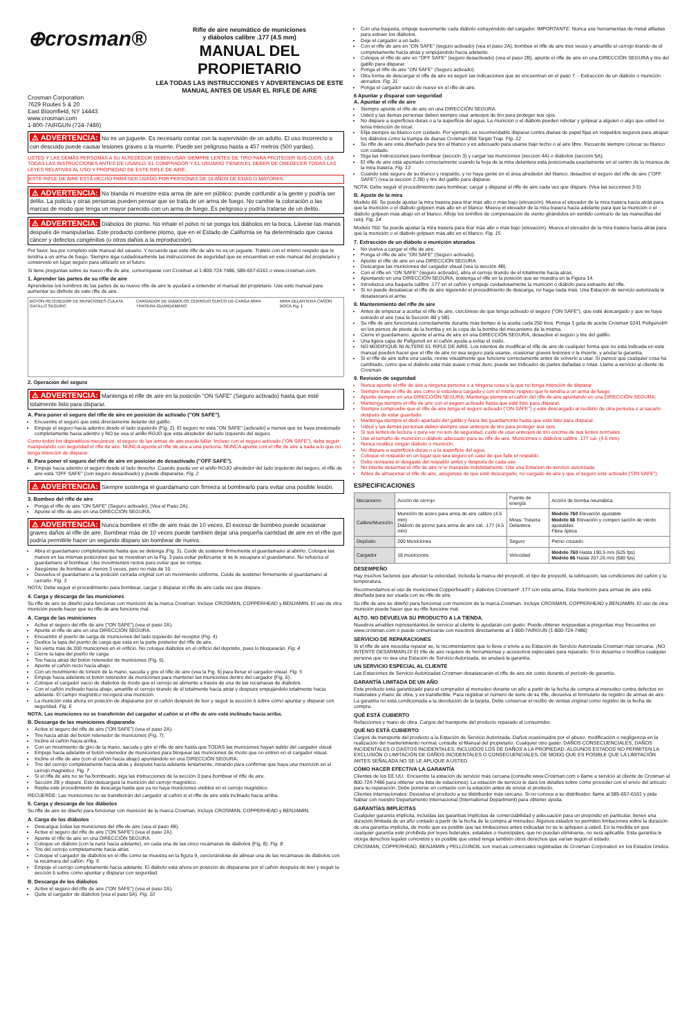⊕crosman®
Rifle de aire neumático de municiones
y diábolos calibre .177 (4.5 mm)
MANUAL DEL PROPIETARIO
LEA TODAS LAS INSTRUCCIONES Y ADVERTENCIAS DE ESTE MANUAL ANTES DE USAR EL RIFLE DE AIRE
Crosman Corporation
7629 Routes 5 & 20
East Bloomfield, NY 14443
www.crosman.com
1-800-7AIRGUN (724-7486)
⚠ ADVERTENCIA: No es un juguete. Es necesario contar con la supervisión de un adulto. El uso incorrecto o con descuido puede causar lesiones graves o la muerte. Puede ser peligroso hasta a 457 metros (500 yardas).
USTED Y LAS DEMÁS PERSONAS A SU ALREDEDOR DEBEN USAR SIEMPRE LENTES DE TIRO PARA PROTEGER SUS OJOS. LEA TODAS LAS INSTRUCCIONES ANTES DE USARLO. EL COMPRADOR Y EL USUARIO TIENEN EL DEBER DE OBEDECER TODAS LAS LEYES RELATIVAS AL USO Y PROPIEDAD DE ESTE RIFLE DE AIRE.
ESTE RIFLE DE AIRE ESTÁ HECHO PARA SER USADO POR PERSONAS DE 16 AÑOS DE EDAD O MAYORES.
⚠ ADVERTENCIA: No blanda ni muestre esta arma de aire en público; puede confundir a la gente y podría ser delito. La policía y otras personas pueden pensar que se trata de un arma de fuego. No cambie la coloración o las marcas de modo que tenga un mayor parecido con un arma de fuego. Es peligroso y podría tratarse de un delito.
⚠ ADVERTENCIA: Diábolos de plomo. No inhale el polvo ni se ponga los diábolos en la boca. Lávese las manos después de manipularlas. Este producto contiene plomo, que en el Estado de California se ha determinado que causa cáncer y defectos congénitos (u otros daños a la reproducción).
Por favor, lea por completo este manual del usuario. Y recuerde que este rifle de aire no es un juguete. Trátelo con el mismo respeto que le tendría a un arma de fuego. Siempre siga cuidadosamente las instrucciones de seguridad que se encuentran en este manual del propietario y consérvelo en lugar seguro para utilizarlo en el futuro.
Si tiene preguntas sobre su nuevo rifle de aire, comuníquese con Crosman al 1-800-724-7486, 585-657-6161 o www.crosman.com.
1. Aprender las partes de su rifle de aire
Aprenderse los nombres de las partes de su nuevo rifle de aire le ayudará a entender el manual del propietario. Use este manual para aumentar su disfrute de este rifle de aire.
BOTÓN RETENEDOR DE MUNICIONES CULATA GATILLO SEGURO CARGADOR DE DIÁBOLOS CERROJO SURCO DE CARGA MIRA TRASERA GUARDAMANO MIRA DELANTERA CAÑÓN BOCA Fig. 1
2. Operación del seguro
⚠ ADVERTENCIA: Mantenga el rifle de aire en la posición "ON SAFE" (Seguro activado) hasta que esté totalmente listo para disparar.
A. Para poner el seguro del rifle de aire en posición de activado ("ON SAFE").
Encuentre el seguro que está directamente delante del gatillo.
Empuje el seguro hacia adentro desde el lado izquierdo (Fig. 2). El seguro no está "ON SAFE" (activado) a menos que se haya presionado completamente hacia adentro y NO se vea el anillo ROJO que está alrededor del lado izquierdo del seguro.
Como todos los dispositivos mecánicos, el seguro de las armas de aire puede fallar. Incluso con el seguro activado ("ON SAFE"), debe seguir manipulando con seguridad el rifle de aire. NUNCA apunte el rifle de aire a una persona. NUNCA apunte con el rifle de aire a nada a lo que no tenga intención de disparar.
B. Para poner el seguro del rifle de aire en posición de desactivado ("OFF SAFE").
Empuje hacia adentro el seguro desde el lado derecho. Cuando pueda ver el anillo ROJO alrededor del lado izquierdo del seguro, el rifle de aire está "OFF SAFE" (con seguro desactivado) y puede dispararse. Fig. 2
⚠ ADVERTENCIA: Siempre sostenga el guardamano con firmeza al bombearlo para evitar una posible lesión.
3. Bombeo del rifle de aire
Ponga el rifle de aire "ON SAFE" (Seguro activado), (Vea el Paso 2A).
Apunte el rifle de aire en una DIRECCIÓN SEGURA.
⚠ ADVERTENCIA: Nunca bombee el rifle de aire más de 10 veces. El exceso de bombeo puede ocasionar graves daños al rifle de aire. Bombear más de 10 veces puede también dejar una pequeña cantidad de aire en el rifle que podría permitirle hacer un segundo disparo sin bombear de nuevo.
Abra el guardamano completamente hasta que se detenga (Fig. 3). Cuide de sostener firmemente el guardamano al abrirlo. Coloque las manos en las mismas posiciones que se muestran en la Fig. 3 para evitar pellizcarse si se le escapara el guardamano. No refuerza el guardamano al bombear. Use movimientos rectos para evitar que se rompa.
Asegúrese de bombear al menos 3 veces, pero no más de 10.
Devuelva el guardamano a la posición cerrada original con un movimiento uniforme. Cuide de sostener firmemente el guardamano al cerrarlo. Fig. 3
NOTA: Debe seguir el procedimiento para bombear, cargar y disparar el rifle de aire cada vez que dispare.
4. Carga y descarga de las municiones
Su rifle de aire se diseñó para funcionar con munición de la marca Crosman. Incluye CROSMAN, COPPERHEAD y BENJAMIN. El uso de otra munición puede hacer que su rifle de aire funcione mal.
A. Carga de las municiones
Active el seguro del rifle de aire ("ON SAFE") (vea el paso 2A).
Apunte el rifle de aire en una DIRECCIÓN SEGURA.
Encuentre el puerto de carga de municiones del lado izquierdo del receptor (Fig. 4).
Deslice la tapa del puerto de carga que está en la parte posterior del rifle de aire.
No vierta más de 200 municiones en el orificio. No coloque diábolos en el orificio del depósito, pues lo bloquearán. Fig. 4
Cierre la tapa del puerto de carga.
Tire hacia atrás del botón retenedor de municiones (Fig. 5).
Apunte el cañón recto hacia abajo.
Con un movimiento de torsión de la mano, sacuda y gire el rifle de aire (vea la Fig. 5) para llenar el cargador visual. Fig. 5
Empuje hacia adelante el botón retenedor de municiones para mantener las municiones dentro del cargador (Fig. 6).
Coloque el cargador vacío de diábolos de modo que el cerrojo se alimente a través de una de las recámaras de diábolos.
Con el cañón inclinado hacia abajo, amartille el cerrojo tirando de él totalmente hacia atrás y después empujándolo totalmente hacia adelante. El campo magnético recogerá una munición.
La munición está ahora en posición de dispararse por el cañón después de leer y seguir la sección 6 sobre cómo apuntar y disparar con seguridad. Fig. 6
NOTA: Las municiones no se transferirán del cargador al cañón si el rifle de aire está inclinado hacia arriba.
B. Descarga de las municiones disparando
Active el seguro del rifle de aire ("ON SAFE") (vea el paso 2A).
Tire hacia atrás del botón retenedor de municiones (Fig. 7).
Incline el cañón hacia arriba.
Con un movimiento de giro de la mano, sacuda y gire el rifle de aire hasta que TODAS las municiones hayan salido del cargador visual.
Empuje hacia adelante el botón retenedor de municiones para bloquear las municiones de modo que no entren en el cargador visual.
Incline el rifle de aire (con el cañón hacia abajo) apuntándolo en una DIRECCIÓN SEGURA.
Tire del cerrojo completamente hacia atrás y después hacia adelante lentamente, mirando para confirmar que haya una munición en el cerrojo magnético. Fig. 7
Si el rifle de aire no se ha bombeado, siga las instrucciones de la sección 3 para bombear el rifle de aire.
Sección 2B y dispare. Esto descargará la munición del cerrojo magnético.
Repita este procedimiento de descarga hasta que ya no haya municiones visibles en el cerrojo magnético.
RECUERDE: Las municiones no se transferirán del cargador al cañón si el rifle de aire está inclinado hacia arriba.
5. Carga y descarga de los diábolos
Su rifle de aire se diseñó para funcionar con munición de la marca Crosman. Incluye CROSMAN, COPPERHEAD y BENJAMIN.
A. Carga de los diábolos
Descargue todas las municiones del rifle de aire (vea el paso 4B).
Active el seguro del rifle de aire ("ON SAFE") (vea el paso 2A).
Apunte el rifle de aire en una DIRECCIÓN SEGURA.
Coloque un diábolo (con la nariz hacia adelante), en cada una de las cinco recámaras de diábolos (Fig. 8). Fig. 8
Tire del cerrojo completamente hacia atrás.
Coloque el cargador de diábolos en el rifle como se muestra en la figura 9, cerciorándose de alinear una de las recámaras de diábolos con la recámara del cañón. Fig. 9
Empuje el cerrojo completamente hacia adelante. El diábolo está ahora en posición de dispararse por el cañón después de leer y seguir la sección 6 sobre cómo apuntar y disparar con seguridad.
B. Descarga de los diábolos
Active el seguro del rifle de aire ("ON SAFE") (vea el paso 2A).
Quite el cargador de diábolos (vea el paso 5A). Fig. 10
Con una baqueta, empuje suavemente cada diábolo extrayéndolo del cargador. IMPORTANTE: Nunca use herramientas de metal afiladas para extraer los diábolos.
Deje el cargador a un lado.
Con el rifle de aire en "ON SAFE" (seguro activado) (vea el paso 2A), bombee el rifle de aire tres veces y amartille el cerrojo tirando de él completamente hacia atrás y empujándolo hacia adelante.
Coloque el rifle de aire en "OFF SAFE" (seguro desactivado) (vea el paso 2B), apunte el rifle de aire en una DIRECCIÓN SEGURA y tire del gatillo para disparar.
Ponga el rifle de aire "ON SAFE" (Seguro activado).
Otra forma de descargar el rifle de aire es seguir las indicaciones que se encuentran en el paso 7. - Extracción de un diábolo o munición atorados. Fig. 11
Ponga el cargador vacío de nuevo en el rifle de aire.
6 Apuntar y disparar con seguridad
A. Apuntar el rifle de aire
Siempre apunte el rifle de aire en una DIRECCIÓN SEGURA.
Usted y las demás personas deben siempre usar anteojos de tiro para proteger sus ojos.
No dispare a superficies duras o a la superficie del agua. La munición o el diábolo pueden rebotar y golpear a alguien o algo que usted no tenía intención de tocar.
Elija siempre su blanco con cuidado. Por ejemplo, es recomendable disparar contra dianas de papel fijas en respaldos seguros para atrapar los diábolos como la trampa de dianas Crosman 850 Target Trap. Fig. 12
Su rifle de aire está diseñado para tiro al blanco y es adecuado para usarse bajo techo o al aire libre. Recuerde siempre colocar su blanco con cuidado.
Siga las instrucciones para bombear (sección 3) y cargar las municiones (sección 4A) o diábolos (sección 5A).
El rifle de aire está apuntado correctamente cuando la hoja de la mira delantera está posicionada exactamente en el centro de la muesca de la mira trasera. Fig. 13
Cuando esté seguro de su blanco y respaldo, y no haya gente en el área alrededor del blanco, desactive el seguro del rifle de aire ("OFF SAFE") (vea la sección 2.2B) y tire del gatillo para disparar.
NOTA: Debe seguir el procedimiento para bombear, cargar y disparar el rifle de aire cada vez que dispare. (Vea las secciones 3-5)
B. Ajuste de la mira
Modelo 66: Se puede ajustar la mira trasera para tirar más alto o más bajo (elevación). Mueva el elevador de la mira trasera hacia atrás para que la munición o el diábolo golpeen más alto en el blanco. Mueva el elevador de la mira trasera hacia adelante para que la munición o el diábolo golpeen más abajo en el blanco. Afloje los tornillos de compensación de viento girándolos en sentido contrario de las manecillas del reloj. Fig. 14
Modelo 760: Se puede ajustar la mira trasera para tirar más alto o más bajo (elevación). Mueva el elevador de la mira trasera hacia atrás para que la munición o el diábolo golpeen más alto en el blanco. Fig. 15
7. Extracción de un diábolo o munición atorados
No vuelva a cargar el rifle de aire.
Ponga el rifle de aire "ON SAFE" (Seguro activado).
Apunte el rifle de aire en una DIRECCIÓN SEGURA.
Descargue las municiones del cargador visual (vea la sección 4B).
Con el rifle en "ON SAFE" (seguro activado), abra el cerrojo tirando de él totalmente hacia atrás.
Apuntando en una DIRECCIÓN SEGURA, sostenga el rifle en la posición que se muestra en la Figura 14.
Introduzca una baqueta calibre .177 en el cañón y empuje cuidadosamente la munición o diábolo para extraerlo del rifle.
Si no puede desatascar el rifle de aire siguiendo el procedimiento de descarga, no haga nada más. Una Estación de servicio autorizada le desatascará el arma.
8. Mantenimiento del rifle de aire
Antes de empezar a aceitar el rifle de aire, cerciórese de que tenga activado el seguro ("ON SAFE"), que esté descargado y que se haya extraído el aire (vea la Sección 4B y 5B).
Su rifle de aire funcionará correctamente durante más tiempo si la aceita cada 250 tiros. Ponga 1 gota de aceite Crosman 0241 Pellgunoil® en los pernos de pivote de la bomba y en la copa de la bomba del mecanismo de la misma.
Cierre el guardamano, apunte el arma de aire en una DIRECCIÓN SEGURA, desactive el seguro y tire del gatillo.
Una ligera capa de Pellgunoil en el cañón ayuda a evitar el óxido.
NO MODIFIQUE NI ALTERE EL RIFLE DE AIRE. Los intentos de modificar el rifle de aire de cualquier forma que no está indicada en este manual pueden hacer que el rifle de aire no sea seguro para usarse, ocasionar graves lesiones o la muerte, y anular la garantía.
Si el rifle de aire sufre una caída, revise visualmente que funcione correctamente antes de volverlo a usar. Si parece que cualquier cosa ha cambiado, como que el diábolo está más suave o más duro, puede ser indicador de partes dañadas o rotas. Llame a servicio al cliente de Crosman.
9. Revisión de seguridad
Nunca apunte el rifle de aire a ninguna persona o a ninguna cosa a la que no tenga intención de disparar.
Siempre trate el rifle de aire como si estuviera cargado y con el mismo respeto que le tendría a un arma de fuego.
Apunte siempre en una DIRECCIÓN SEGURA. Mantenga siempre el cañón del rifle de aire apuntando en una DIRECCIÓN SEGURA.
Mantenga siempre el rifle de aire con el seguro activado hasta que esté listo para disparar.
Siempre compruebe que el rifle de aire tenga el seguro activado ("ON SAFE") y esté descargado al recibirlo de otra persona o al sacarlo después de estar guardado.
Mantenga siempre el dedo apartado del gatillo y fuera del guardamonte hasta que esté listo para disparar.
Usted y las demás personas deben siempre usar anteojos de tiro para proteger sus ojos.
Si sus lentes de lectura o para ver no son de seguridad, cuide de usar anteojos de tiro encima de sus lentes normales.
Use el tamaño de munición o diábolo adecuado para su rifle de aire. Municiones o diábolos calibre .177 cal. (4.5 mm).
Nunca reutilice ningún diábolo o munición.
No dispare a superficies duras o a la superficie del agua.
Coloque el respaldo en un lugar que sea seguro en caso de que falle el respaldo.
Debe revisarse el desgaste del respaldo antes y después de cada uso.
No intente desarmar el rifle de aire ni lo manipule indebidamente. Use una Estación de servicio autorizada.
Antes de almacenar el rifle de aire, asegúrese de que esté descargado, no cargado de aire y que el seguro esté activado ("ON SAFE").
ESPECIFICACIONES
| Mecanismo | Acción de cerrojo | Fuente de energía | Acción de bomba neumática |
| Calibre/Munición | Munición de acero para arma de aire calibre (4.5 mm) Diábolo de plomo para arma de aire cal. .177 (4.5 mm) | Miras: Trasera Delantera | Modelo 760 Elevación ajustable Modelo 66 Elevación y compen sación de viento ajustables Fibra óptica |
| Depósito | 200 Municiones | Seguro | Perno cruzado |
| Cargador | 18 municiones | Velocidad | Modelo 760 Hasta 190.5 m/s (625 fps) Modelo 66 Hasta 207.26 m/s (680 fps) |
DESEMPEÑO
Hay muchos factores que afectan la velocidad, incluida la marca del proyectil, el tipo de proyectil, la lubricación, las condiciones del cañón y la temperatura.
Recomendamos el uso de municiones Copperhead® y diábolos Crosman® .177 con esta arma. Esta munición para armas de aire está diseñada para ser usada con su rifle de aire.
Su rifle de aire se diseñó para funcionar con munición de la marca Crosman. Incluye CROSMAN, COPPERHEAD y BENJAMIN. El uso de otra munición puede hacer que su rifle funcione mal.
ALTO. NO DEVUELVA SU PRODUCTO A LA TIENDA.
Nuestros amables representantes de servicio al cliente le ayudarán con gusto. Puede obtener respuestas a preguntas muy frecuentes en www.crosman.com o puede comunicarse con nosotros directamente al 1-800-7AIRGUN (1-800-724-7486)
SERVICIO DE REPARACIONES
Si el rifle de aire necesita reparar se, le recomendamos que lo lleve o envíe a su Estación de Servicio Autorizada Crosman más cercana. ¡NO INTENTE DESARMARLO! El rifle de aire requiere de herramientas y accesorios especiales para repararlo. Si lo desarma o modifica cualquier persona que no sea una Estación de Servicio Autorizada, se anulará la garantía.
UN SERVICIO ESPECIAL AL CLIENTE
Las Estaciones de Servicio Autorizadas Crosman desatascarán el rifle de aire sin costo durante el período de garantía.
GARANTÍA LIMITADA DE UN AÑO
Este producto está garantizado para el comprador al menudeo durante un año a partir de la fecha de compra al menudeo contra defectos en materiales y mano de obra, y es transferible. Para registrar el número de serie de su rifle, devuelva el formulario de registro de armas de aire. La garantía no está condicionada a la devolución de la tarjeta. Debe conservar el recibo de ventas original como registro de la fecha de compra.
QUÉ ESTÁ CUBIERTO
Refacciones y mano de obra. Cargos del transporte del producto reparado al consumidor.
QUÉ NO ESTÁ CUBIERTO
Cargos de transporte del producto a la Estación de Servicio Autorizada. Daños ocasionados por el abuso, modificación o negligencia en la realización del mantenimiento normal; consulte el Manual del propietario. Cualquier otro gasto. DAÑOS CONSECUENCIALES, DAÑOS INCIDENTALES O GASTOS INCIDENTALES, INCLUIDOS LOS DE DAÑOS A LA PROPIEDAD. ALGUNOS ESTADOS NO PERMITEN LA EXCLUSIÓN O LIMITACIÓN DE DAÑOS INCIDENTALES O CONSECUENCIALES, DE MODO QUE ES POSIBLE QUE LA LIMITACIÓN ANTES SEÑALADA NO SE LE APLIQUE A USTED.
CÓMO HACER EFECTIVA LA GARANTÍA
Clientes de los EE.UU.: Encuentre la estación de servicio más cercana (consulte www.Crosman.com o llame a servicio al cliente de Crosman al 800-724-7486 para obtener una lista de estaciones). La estación de servicio le dará los detalles sobre cómo proceder con el envío del artículo para su reparación. Debe ponerse en contacto con la estación antes de enviar el producto.
Clientes internacionales: Devuelva el producto a su distribuidor más cercano. Si no conoce a su distribuidor, llame al 585-657-6161 y pida hablar con nuestro Departamento Internacional (International Department) para obtener ayuda.
GARANTÍAS IMPLÍCITAS
Cualquier garantía implícita, incluidas las garantías implícitas de comerciabilidad y adecuación para un propósito en particular, tienen una duración limitada de un año contado a partir de la fecha de la compra al menudeo. Algunos estados no permiten limitaciones sobre la duración de una garantía implícita, de modo que es posible que las limitaciones antes indicadas no se le apliquen a usted. En la medida en que cualquier garantía esté prohibida por leyes federales, estatales o municipales, que no puedan eliminarse, no será aplicable. Esta garantía le otorga derechos legales concretos y es posible que usted tenga también otros derechos que varían según el estado.
CROSMAN, COPPERHEAD, BENJAMIN y PELLGUNOIL son marcas comerciales registradas de Crosman Corporation en los Estados Unidos.